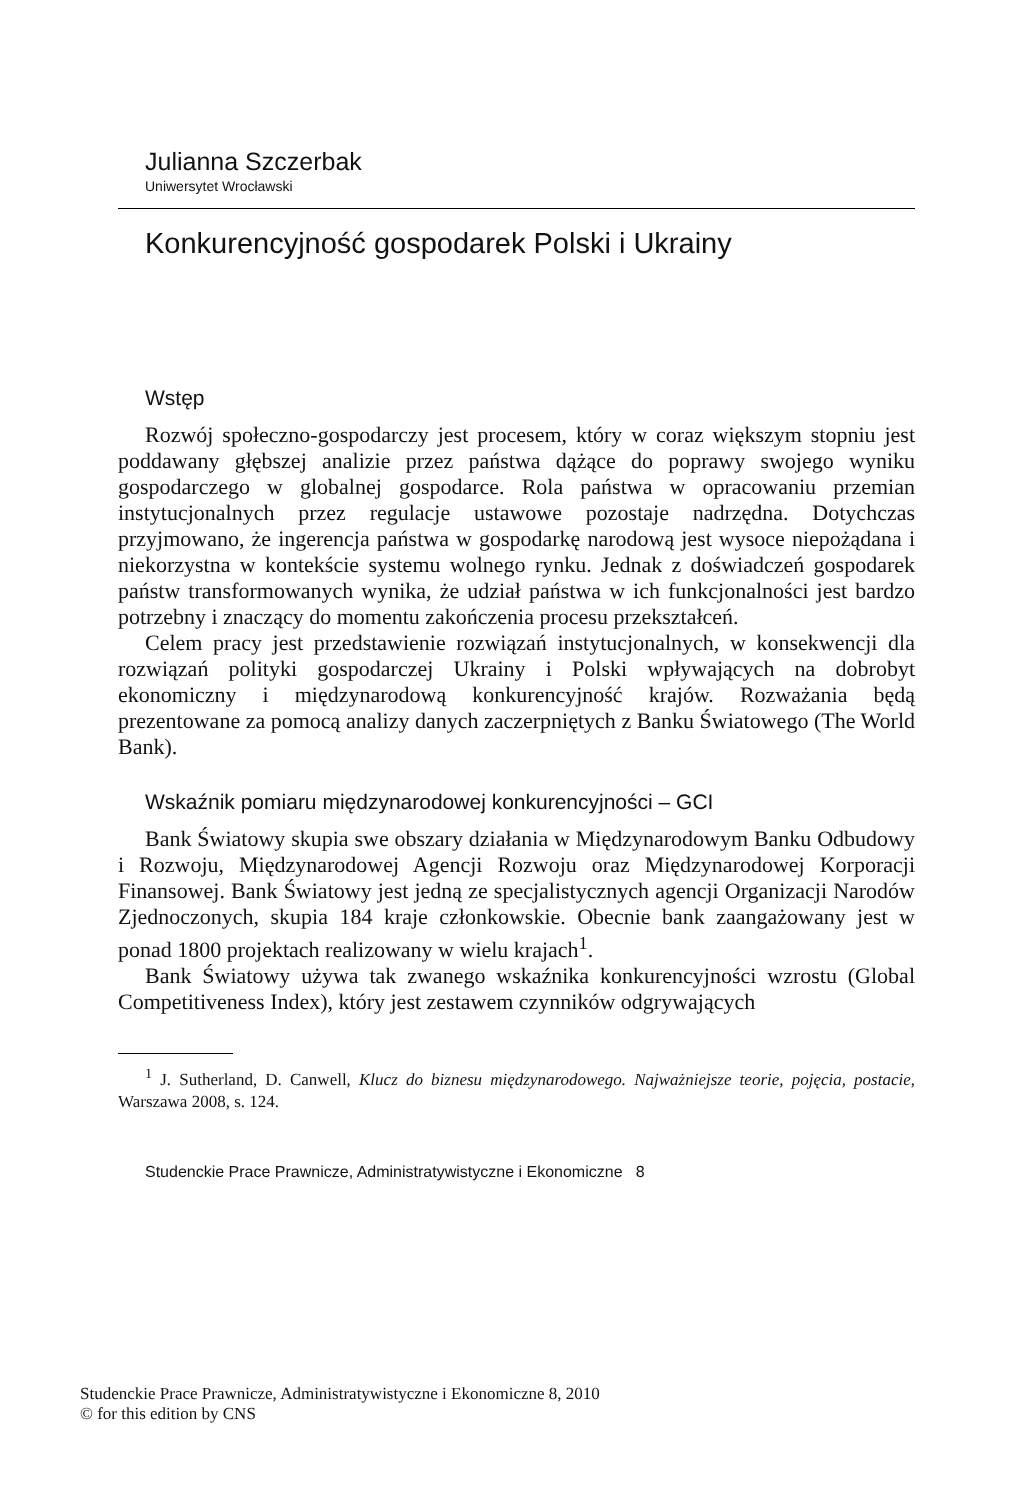Julianna Szczerbak
Uniwersytet Wrocławski
Konkurencyjność gospodarek Polski i Ukrainy
Wstęp
Rozwój społeczno-gospodarczy jest procesem, który w coraz większym stopniu jest poddawany głębszej analizie przez państwa dążące do poprawy swojego wyniku gospodarczego w globalnej gospodarce. Rola państwa w opracowaniu przemian instytucjonalnych przez regulacje ustawowe pozostaje nadrzędna. Dotychczas przyjmowano, że ingerencja państwa w gospodarkę narodową jest wysoce niepożądana i niekorzystna w kontekście systemu wolnego rynku. Jednak z doświadczeń gospodarek państw transformowanych wynika, że udział państwa w ich funkcjonalności jest bardzo potrzebny i znaczący do momentu zakończenia procesu przekształceń.
Celem pracy jest przedstawienie rozwiązań instytucjonalnych, w konsekwencji dla rozwiązań polityki gospodarczej Ukrainy i Polski wpływających na dobrobyt ekonomiczny i międzynarodową konkurencyjność krajów. Rozważania będą prezentowane za pomocą analizy danych zaczerpniętych z Banku Światowego (The World Bank).
Wskaźnik pomiaru międzynarodowej konkurencyjności – GCI
Bank Światowy skupia swe obszary działania w Międzynarodowym Banku Odbudowy i Rozwoju, Międzynarodowej Agencji Rozwoju oraz Międzynarodowej Korporacji Finansowej. Bank Światowy jest jedną ze specjalistycznych agencji Organizacji Narodów Zjednoczonych, skupia 184 kraje członkowskie. Obecnie bank zaangażowany jest w ponad 1800 projektach realizowany w wielu krajach<sup>1</sup>.
Bank Światowy używa tak zwanego wskaźnika konkurencyjności wzrostu (Global Competitiveness Index), który jest zestawem czynników odgrywających
<sup>1</sup> J. Sutherland, D. Canwell, Klucz do biznesu międzynarodowego. Najważniejsze teorie, pojęcia, postacie, Warszawa 2008, s. 124.
Studenckie Prace Prawnicze, Administratywistyczne i Ekonomiczne 8
Studenckie Prace Prawnicze, Administratywistyczne i Ekonomiczne 8, 2010
© for this edition by CNS